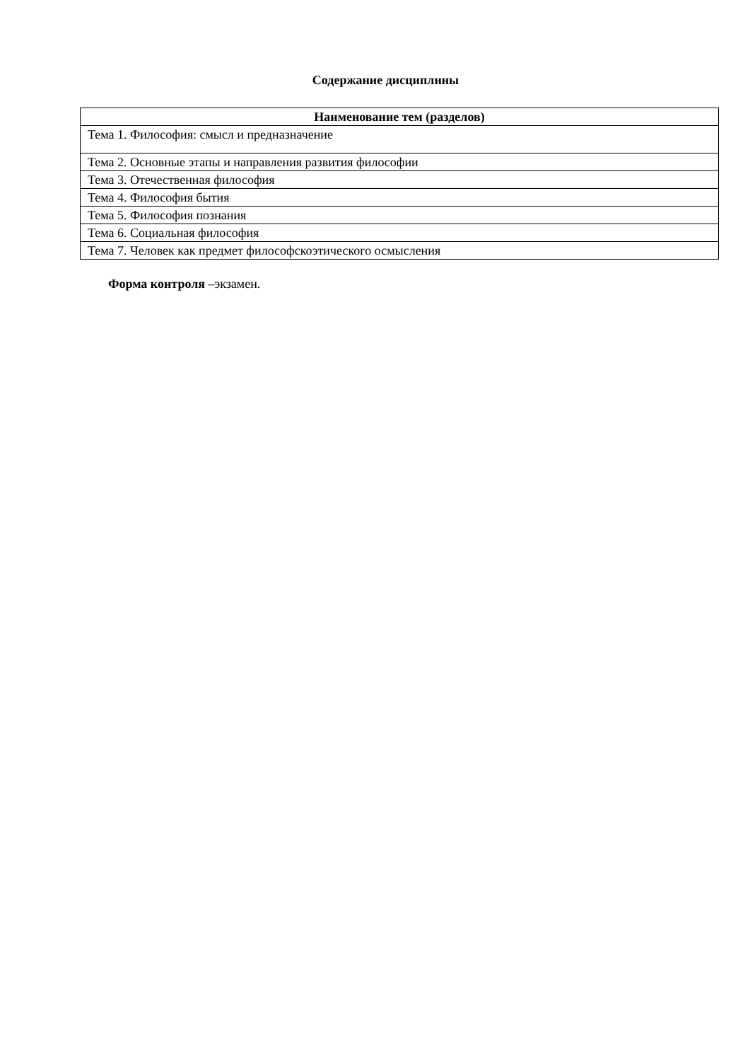Содержание дисциплины
| Наименование тем (разделов) |
| --- |
| Тема 1. Философия: смысл и предназначение |
| Тема 2. Основные этапы и направления развития философии |
| Тема 3. Отечественная философия |
| Тема 4. Философия бытия |
| Тема 5. Философия познания |
| Тема 6. Социальная философия |
| Тема 7. Человек как предмет философскоэтического осмысления |
Форма контроля –экзамен.